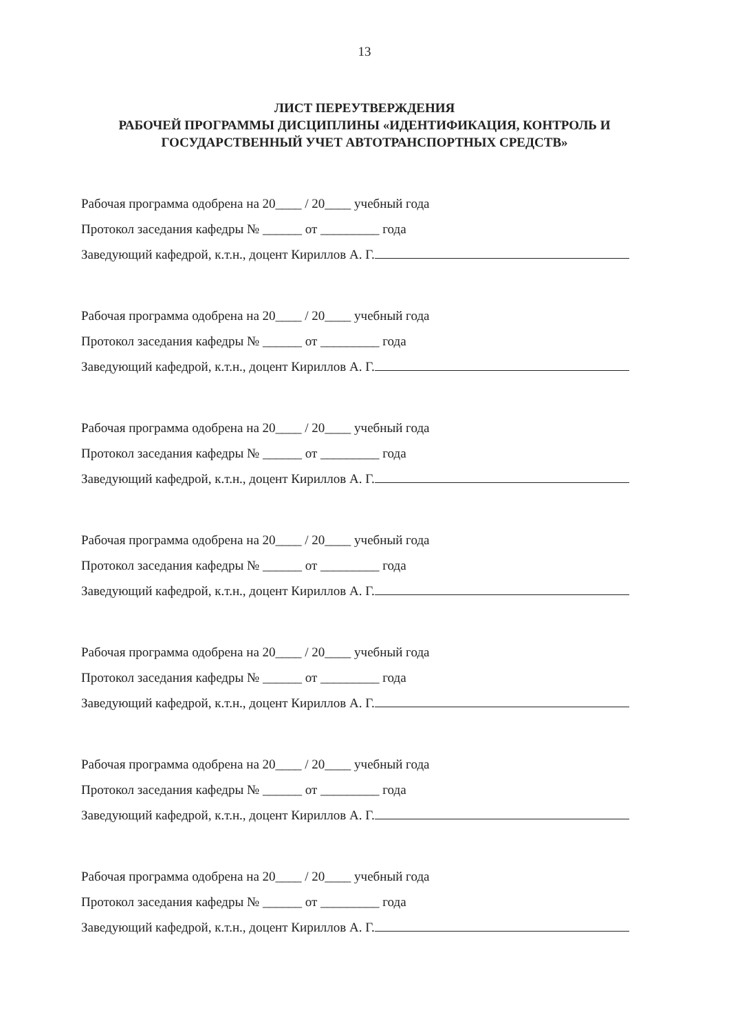13
ЛИСТ ПЕРЕУТВЕРЖДЕНИЯ
РАБОЧЕЙ ПРОГРАММЫ ДИСЦИПЛИНЫ «ИДЕНТИФИКАЦИЯ, КОНТРОЛЬ И
ГОСУДАРСТВЕННЫЙ УЧЕТ АВТОТРАНСПОРТНЫХ СРЕДСТВ»
Рабочая программа одобрена на 20____ / 20____ учебный года
Протокол заседания кафедры № ______ от _________ года
Заведующий кафедрой, к.т.н., доцент Кириллов А. Г.
Рабочая программа одобрена на 20____ / 20____ учебный года
Протокол заседания кафедры № ______ от _________ года
Заведующий кафедрой, к.т.н., доцент Кириллов А. Г.
Рабочая программа одобрена на 20____ / 20____ учебный года
Протокол заседания кафедры № ______ от _________ года
Заведующий кафедрой, к.т.н., доцент Кириллов А. Г.
Рабочая программа одобрена на 20____ / 20____ учебный года
Протокол заседания кафедры № ______ от _________ года
Заведующий кафедрой, к.т.н., доцент Кириллов А. Г.
Рабочая программа одобрена на 20____ / 20____ учебный года
Протокол заседания кафедры № ______ от _________ года
Заведующий кафедрой, к.т.н., доцент Кириллов А. Г.
Рабочая программа одобрена на 20____ / 20____ учебный года
Протокол заседания кафедры № ______ от _________ года
Заведующий кафедрой, к.т.н., доцент Кириллов А. Г.
Рабочая программа одобрена на 20____ / 20____ учебный года
Протокол заседания кафедры № ______ от _________ года
Заведующий кафедрой, к.т.н., доцент Кириллов А. Г.